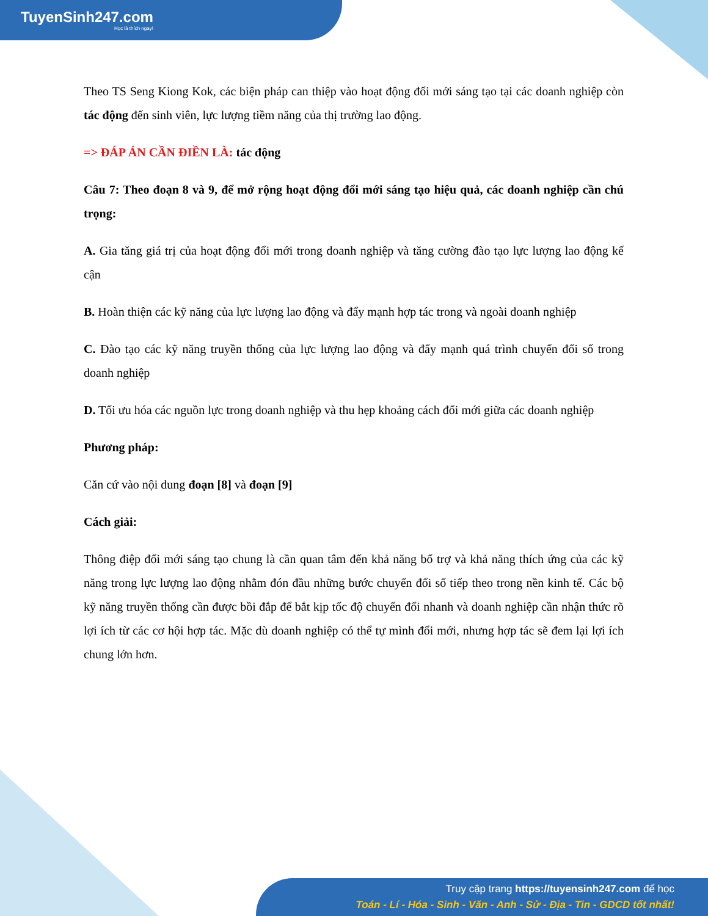TuyenSinh247.com
Học là thích ngay!
Theo TS Seng Kiong Kok, các biện pháp can thiệp vào hoạt động đổi mới sáng tạo tại các doanh nghiệp còn tác động đến sinh viên, lực lượng tiềm năng của thị trường lao động.
=> ĐÁP ÁN CẦN ĐIỀN LÀ: tác động
Câu 7: Theo đoạn 8 và 9, để mở rộng hoạt động đổi mới sáng tạo hiệu quả, các doanh nghiệp cần chú trọng:
A. Gia tăng giá trị của hoạt động đổi mới trong doanh nghiệp và tăng cường đào tạo lực lượng lao động kế cận
B. Hoàn thiện các kỹ năng của lực lượng lao động và đẩy mạnh hợp tác trong và ngoài doanh nghiệp
C. Đào tạo các kỹ năng truyền thống của lực lượng lao động và đẩy mạnh quá trình chuyển đổi số trong doanh nghiệp
D. Tối ưu hóa các nguồn lực trong doanh nghiệp và thu hẹp khoảng cách đổi mới giữa các doanh nghiệp
Phương pháp:
Căn cứ vào nội dung đoạn [8] và đoạn [9]
Cách giải:
Thông điệp đổi mới sáng tạo chung là cần quan tâm đến khả năng bổ trợ và khả năng thích ứng của các kỹ năng trong lực lượng lao động nhằm đón đầu những bước chuyển đổi số tiếp theo trong nền kinh tế. Các bộ kỹ năng truyền thống cần được bồi đắp để bắt kịp tốc độ chuyển đổi nhanh và doanh nghiệp cần nhận thức rõ lợi ích từ các cơ hội hợp tác. Mặc dù doanh nghiệp có thể tự mình đổi mới, nhưng hợp tác sẽ đem lại lợi ích chung lớn hơn.
Truy cập trang https://tuyensinh247.com để học
Toán - Lí - Hóa - Sinh - Văn - Anh - Sử - Địa - Tin - GDCD tốt nhất!